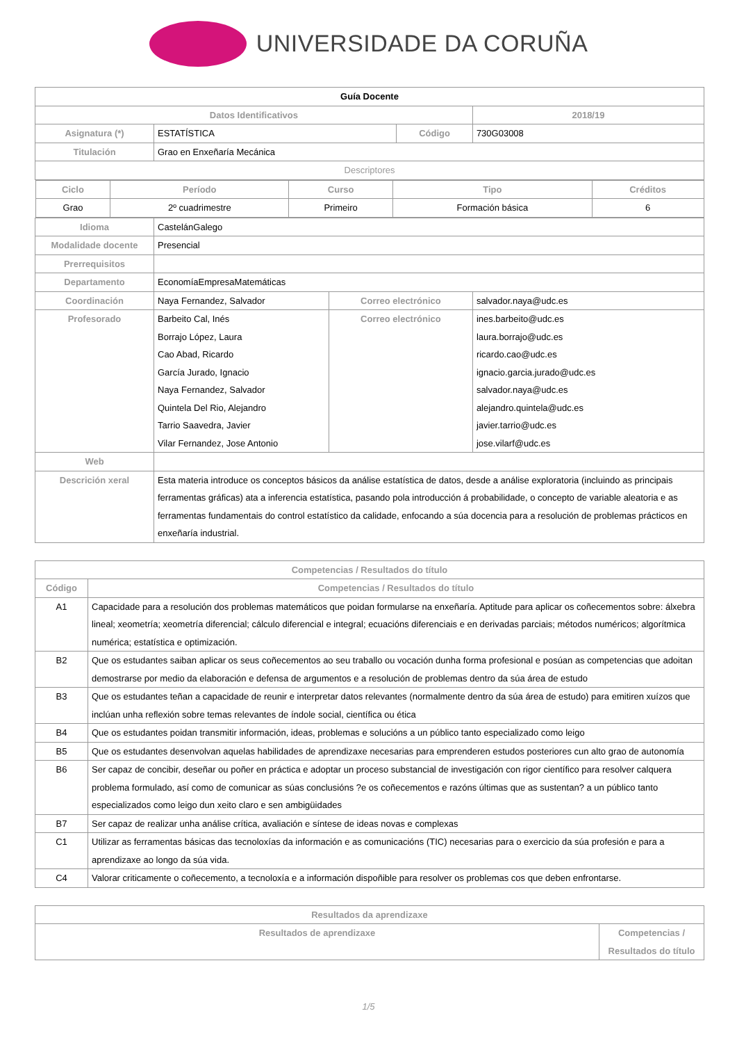UNIVERSIDADE DA CORUÑA
| Guía Docente | | | | | |
| Datos Identificativos | | | | | 2018/19 |
| Asignatura (*) | ESTATÍSTICA | | Código | | 730G03008 |
| Titulación | Grao en Enxeñaría Mecánica | | | | |
| Descriptores | | | | | |
| / Ciclo / Período / Curso / Tipo / Créditos / / --- / --- / --- / --- / --- / / Grao / 2º cuadrimestre / Primeiro / Formación básica / 6 / | | | | | |
| Idioma | CastelánGalego | | | | |
| Modalidade docente | Presencial | | | | |
| Prerrequisitos | | | | | |
| Departamento | EconomíaEmpresaMatemáticas | | | | |
| Coordinación | Naya Fernandez, Salvador | Correo electrónico | | salvador.naya@udc.es | |
| Profesorado | Barbeito Cal, Inés Borrajo López, Laura Cao Abad, Ricardo García Jurado, Ignacio Naya Fernandez, Salvador Quintela Del Rio, Alejandro Tarrio Saavedra, Javier Vilar Fernandez, Jose Antonio | Correo electrónico | | ines.barbeito@udc.es laura.borrajo@udc.es ricardo.cao@udc.es ignacio.garcia.jurado@udc.es salvador.naya@udc.es alejandro.quintela@udc.es javier.tarrio@udc.es jose.vilarf@udc.es | |
| Web | | | | | |
| Descrición xeral | Esta materia introduce os conceptos básicos da análise estatística de datos, desde a análise exploratoria (incluindo as principais ferramentas gráficas) ata a inferencia estatística, pasando pola introducción á probabilidade, o concepto de variable aleatoria e as ferramentas fundamentais do control estatístico da calidade, enfocando a súa docencia para a resolución de problemas prácticos en enxeñaría industrial. | | | | |
| Competencias / Resultados do título | |
| --- | --- |
| Código | Competencias / Resultados do título |
| A1 | Capacidade para a resolución dos problemas matemáticos que poidan formularse na enxeñaría. Aptitude para aplicar os coñecementos sobre: álxebra lineal; xeometría; xeometría diferencial; cálculo diferencial e integral; ecuacións diferenciais e en derivadas parciais; métodos numéricos; algorítmica numérica; estatística e optimización. |
| B2 | Que os estudantes saiban aplicar os seus coñecementos ao seu traballo ou vocación dunha forma profesional e posúan as competencias que adoitan demostrarse por medio da elaboración e defensa de argumentos e a resolución de problemas dentro da súa área de estudo |
| B3 | Que os estudantes teñan a capacidade de reunir e interpretar datos relevantes (normalmente dentro da súa área de estudo) para emitiren xuízos que inclúan unha reflexión sobre temas relevantes de índole social, científica ou ética |
| B4 | Que os estudantes poidan transmitir información, ideas, problemas e solucións a un público tanto especializado como leigo |
| B5 | Que os estudantes desenvolvan aquelas habilidades de aprendizaxe necesarias para emprenderen estudos posteriores cun alto grao de autonomía |
| B6 | Ser capaz de concibir, deseñar ou poñer en práctica e adoptar un proceso substancial de investigación con rigor científico para resolver calquera problema formulado, así como de comunicar as súas conclusións ?e os coñecementos e razóns últimas que as sustentan? a un público tanto especializados como leigo dun xeito claro e sen ambigüidades |
| B7 | Ser capaz de realizar unha análise crítica, avaliación e síntese de ideas novas e complexas |
| C1 | Utilizar as ferramentas básicas das tecnoloxías da información e as comunicacións (TIC) necesarias para o exercicio da súa profesión e para a aprendizaxe ao longo da súa vida. |
| C4 | Valorar criticamente o coñecemento, a tecnoloxía e a información dispoñible para resolver os problemas cos que deben enfrontarse. |
| Resultados da aprendizaxe | |
| --- | --- |
| Resultados de aprendizaxe | Competencias / Resultados do título |
1/5